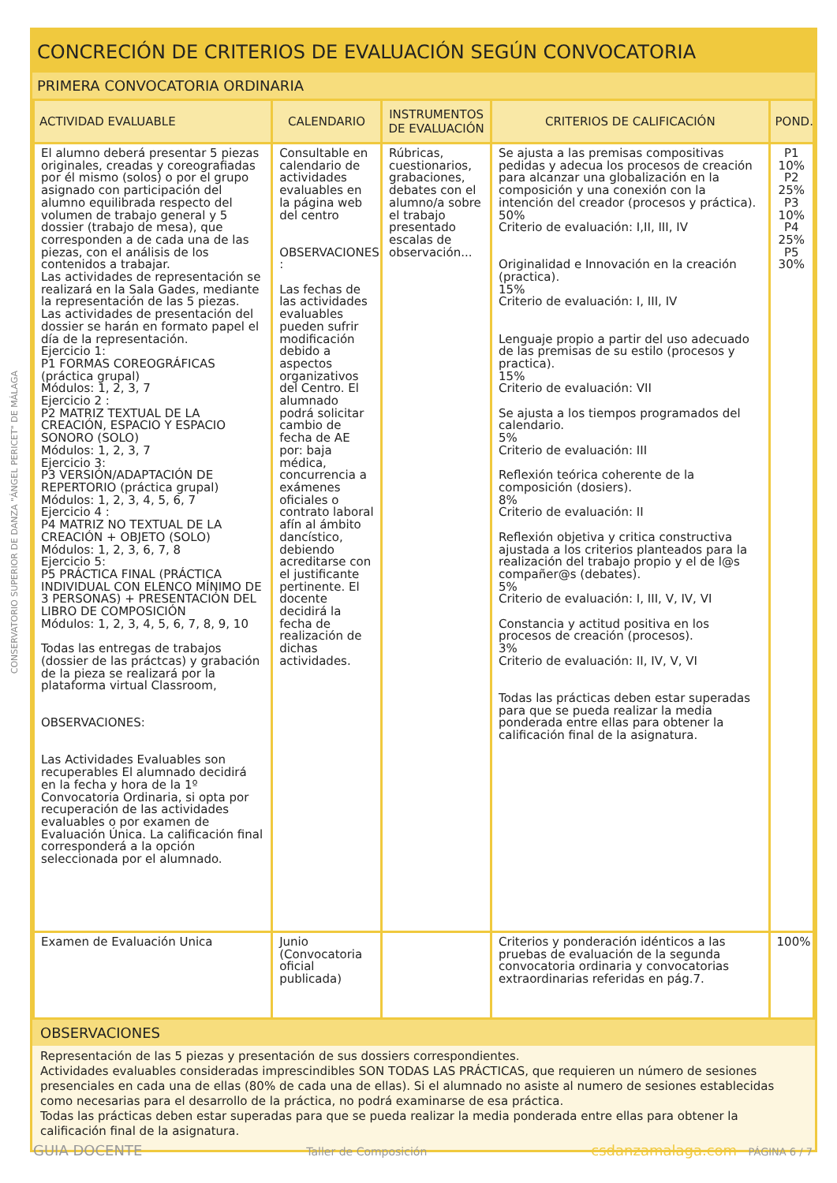CONSERVATORIO SUPERIOR DE DANZA "ÁNGEL PERICET" DE MÁLAGA
CONCRECIÓN DE CRITERIOS DE EVALUACIÓN SEGÚN CONVOCATORIA
PRIMERA CONVOCATORIA ORDINARIA
| ACTIVIDAD EVALUABLE | CALENDARIO | INSTRUMENTOS DE EVALUACIÓN | CRITERIOS DE CALIFICACIÓN | POND. |
| --- | --- | --- | --- | --- |
| El alumno deberá presentar 5 piezas originales, creadas y coreografiadas por él mismo (solos) o por el grupo asignado con participación del alumno equilibrada respecto del volumen de trabajo general y 5 dossier (trabajo de mesa), que corresponden a de cada una de las piezas, con el análisis de los contenidos a trabajar. Las actividades de representación se realizará en la Sala Gades, mediante la representación de las 5 piezas. Las actividades de presentación del dossier se harán en formato papel el día de la representación. Ejercicio 1: P1 FORMAS COREOGRÁFICAS (práctica grupal) Módulos: 1, 2, 3, 7 Ejercicio 2 : P2 MATRIZ TEXTUAL DE LA CREACIÓN, ESPACIO Y ESPACIO SONORO (SOLO) Módulos: 1, 2, 3, 7 Ejercicio 3: P3 VERSIÓN/ADAPTACIÓN DE REPERTORIO (práctica grupal) Módulos: 1, 2, 3, 4, 5, 6, 7 Ejercicio 4 : P4 MATRIZ NO TEXTUAL DE LA CREACIÓN + OBJETO (SOLO) Módulos: 1, 2, 3, 6, 7, 8 Ejercicio 5: P5 PRÁCTICA FINAL (PRÁCTICA INDIVIDUAL CON ELENCO MÍNIMO DE 3 PERSONAS) + PRESENTACIÓN DEL LIBRO DE COMPOSICIÓN Módulos: 1, 2, 3, 4, 5, 6, 7, 8, 9, 10 Todas las entregas de trabajos (dossier de las práctcas) y grabación de la pieza se realizará por la plataforma virtual Classroom, OBSERVACIONES: Las Actividades Evaluables son recuperables El alumnado decidirá en la fecha y hora de la 1º Convocatoria Ordinaria, si opta por recuperación de las actividades evaluables o por examen de Evaluación Única. La calificación final corresponderá a la opción seleccionada por el alumnado. | Consultable en calendario de actividades evaluables en la página web del centro OBSERVACIONES : Las fechas de las actividades evaluables pueden sufrir modificación debido a aspectos organizativos del Centro. El alumnado podrá solicitar cambio de fecha de AE por: baja médica, concurrencia a exámenes oficiales o contrato laboral afín al ámbito dancístico, debiendo acreditarse con el justificante pertinente. El docente decidirá la fecha de realización de dichas actividades. | Rúbricas, cuestionarios, grabaciones, debates con el alumno/a sobre el trabajo presentado escalas de observación... | Se ajusta a las premisas compositivas pedidas y adecua los procesos de creación para alcanzar una globalización en la composición y una conexión con la intención del creador (procesos y práctica). 50% Criterio de evaluación: I,II, III, IV Originalidad e Innovación en la creación (practica). 15% Criterio de evaluación: I, III, IV Lenguaje propio a partir del uso adecuado de las premisas de su estilo (procesos y practica). 15% Criterio de evaluación: VII Se ajusta a los tiempos programados del calendario. 5% Criterio de evaluación: III Reflexión teórica coherente de la composición (dosiers). 8% Criterio de evaluación: II Reflexión objetiva y critica constructiva ajustada a los criterios planteados para la realización del trabajo propio y el de l@s compañer@s (debates). 5% Criterio de evaluación: I, III, V, IV, VI Constancia y actitud positiva en los procesos de creación (procesos). 3% Criterio de evaluación: II, IV, V, VI Todas las prácticas deben estar superadas para que se pueda realizar la media ponderada entre ellas para obtener la calificación final de la asignatura. | P1 10% P2 25% P3 10% P4 25% P5 30% |
| Examen de Evaluación Unica | Junio (Convocatoria oficial publicada) | | Criterios y ponderación idénticos a las pruebas de evaluación de la segunda convocatoria ordinaria y convocatorias extraordinarias referidas en pág.7. | 100% |
OBSERVACIONES
Representación de las 5 piezas y presentación de sus dossiers correspondientes.
Actividades evaluables consideradas imprescindibles SON TODAS LAS PRÁCTICAS, que requieren un número de sesiones presenciales en cada una de ellas (80% de cada una de ellas). Si el alumnado no asiste al numero de sesiones establecidas como necesarias para el desarrollo de la práctica, no podrá examinarse de esa práctica.
Todas las prácticas deben estar superadas para que se pueda realizar la media ponderada entre ellas para obtener la calificación final de la asignatura.
GUIA DOCENTE Taller de Composición csdanzamalaga.com PÁGINA 6 / 7